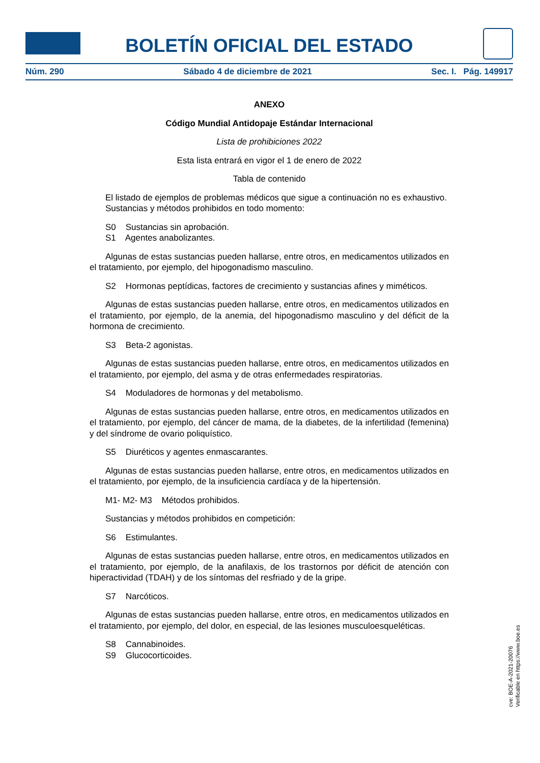BOLETÍN OFICIAL DEL ESTADO
Núm. 290 Sábado 4 de diciembre de 2021 Sec. I. Pág. 149917
ANEXO
Código Mundial Antidopaje Estándar Internacional
Lista de prohibiciones 2022
Esta lista entrará en vigor el 1 de enero de 2022
Tabla de contenido
El listado de ejemplos de problemas médicos que sigue a continuación no es exhaustivo.
Sustancias y métodos prohibidos en todo momento:
S0 Sustancias sin aprobación.
S1 Agentes anabolizantes.
Algunas de estas sustancias pueden hallarse, entre otros, en medicamentos utilizados en el tratamiento, por ejemplo, del hipogonadismo masculino.
S2 Hormonas peptídicas, factores de crecimiento y sustancias afines y miméticos.
Algunas de estas sustancias pueden hallarse, entre otros, en medicamentos utilizados en el tratamiento, por ejemplo, de la anemia, del hipogonadismo masculino y del déficit de la hormona de crecimiento.
S3 Beta-2 agonistas.
Algunas de estas sustancias pueden hallarse, entre otros, en medicamentos utilizados en el tratamiento, por ejemplo, del asma y de otras enfermedades respiratorias.
S4 Moduladores de hormonas y del metabolismo.
Algunas de estas sustancias pueden hallarse, entre otros, en medicamentos utilizados en el tratamiento, por ejemplo, del cáncer de mama, de la diabetes, de la infertilidad (femenina) y del síndrome de ovario poliquístico.
S5 Diuréticos y agentes enmascarantes.
Algunas de estas sustancias pueden hallarse, entre otros, en medicamentos utilizados en el tratamiento, por ejemplo, de la insuficiencia cardíaca y de la hipertensión.
M1- M2- M3 Métodos prohibidos.
Sustancias y métodos prohibidos en competición:
S6 Estimulantes.
Algunas de estas sustancias pueden hallarse, entre otros, en medicamentos utilizados en el tratamiento, por ejemplo, de la anafilaxis, de los trastornos por déficit de atención con hiperactividad (TDAH) y de los síntomas del resfriado y de la gripe.
S7 Narcóticos.
Algunas de estas sustancias pueden hallarse, entre otros, en medicamentos utilizados en el tratamiento, por ejemplo, del dolor, en especial, de las lesiones musculoesqueléticas.
S8 Cannabinoides.
S9 Glucocorticoides.
cve: BOE-A-2021-20076
Verificable en https://www.boe.es